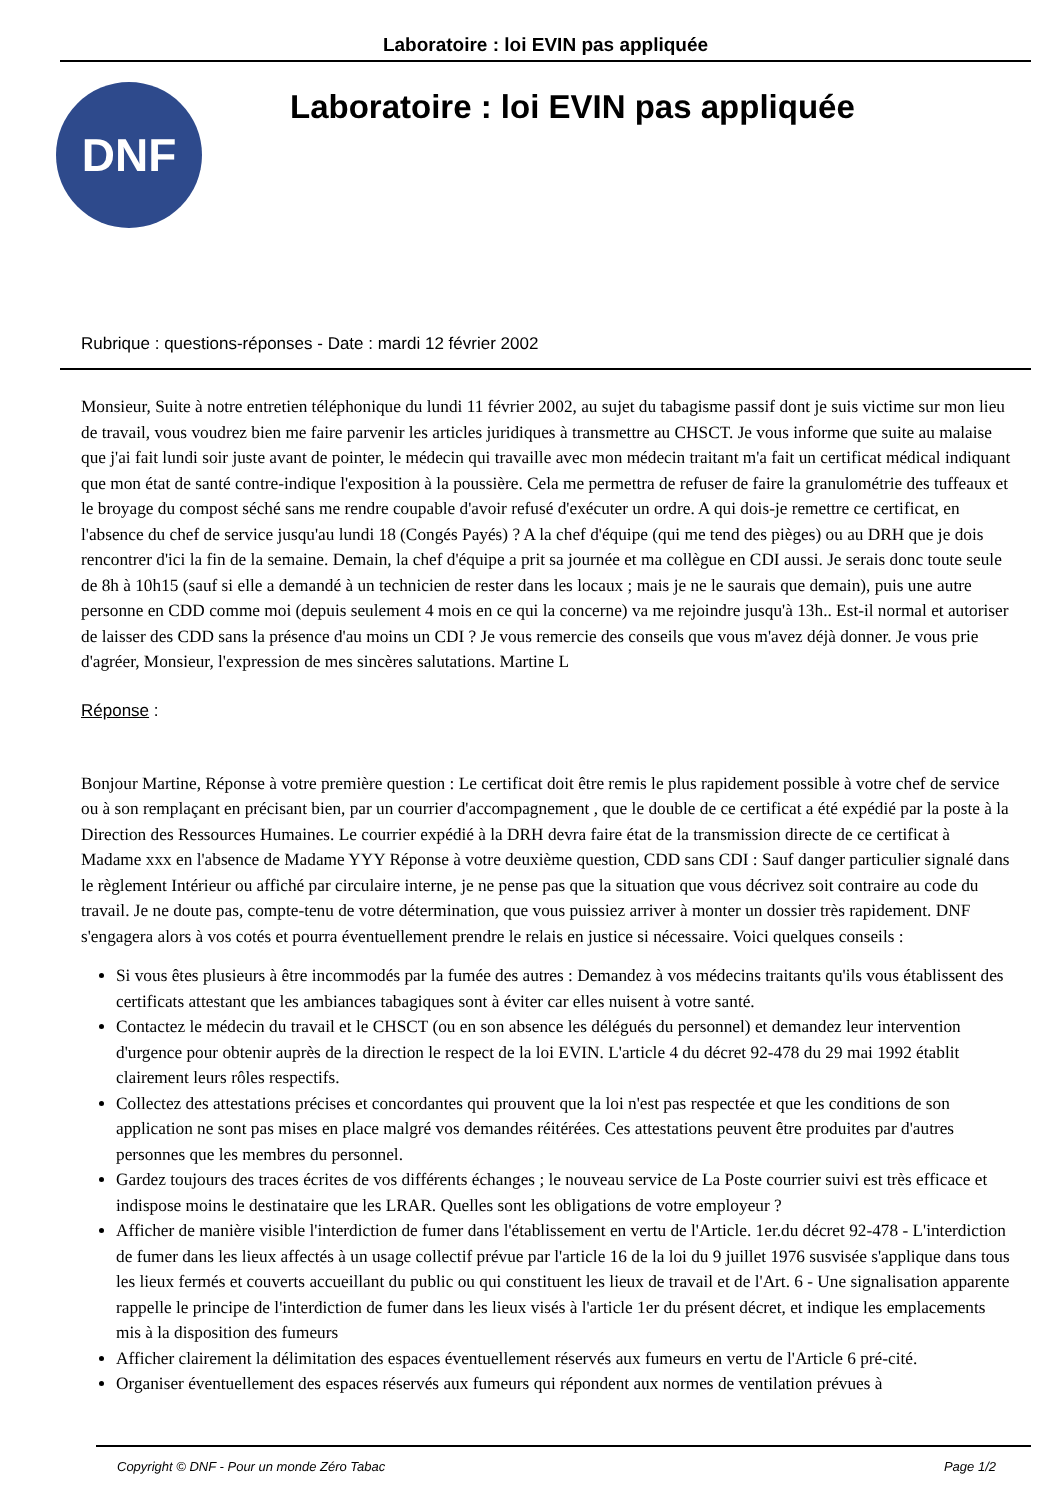Laboratoire : loi EVIN pas appliquée
DNF
Laboratoire : loi EVIN pas appliquée
Rubrique : questions-réponses - Date : mardi 12 février 2002
Monsieur, Suite à notre entretien téléphonique du lundi 11 février 2002, au sujet du tabagisme passif dont je suis victime sur mon lieu de travail, vous voudrez bien me faire parvenir les articles juridiques à transmettre au CHSCT. Je vous informe que suite au malaise que j'ai fait lundi soir juste avant de pointer, le médecin qui travaille avec mon médecin traitant m'a fait un certificat médical indiquant que mon état de santé contre-indique l'exposition à la poussière. Cela me permettra de refuser de faire la granulométrie des tuffeaux et le broyage du compost séché sans me rendre coupable d'avoir refusé d'exécuter un ordre. A qui dois-je remettre ce certificat, en l'absence du chef de service jusqu'au lundi 18 (Congés Payés) ? A la chef d'équipe (qui me tend des pièges) ou au DRH que je dois rencontrer d'ici la fin de la semaine. Demain, la chef d'équipe a prit sa journée et ma collègue en CDI aussi. Je serais donc toute seule de 8h à 10h15 (sauf si elle a demandé à un technicien de rester dans les locaux ; mais je ne le saurais que demain), puis une autre personne en CDD comme moi (depuis seulement 4 mois en ce qui la concerne) va me rejoindre jusqu'à 13h.. Est-il normal et autoriser de laisser des CDD sans la présence d'au moins un CDI ? Je vous remercie des conseils que vous m'avez déjà donner. Je vous prie d'agréer, Monsieur, l'expression de mes sincères salutations. Martine L
Réponse :
Bonjour Martine, Réponse à votre première question : Le certificat doit être remis le plus rapidement possible à votre chef de service ou à son remplaçant en précisant bien, par un courrier d'accompagnement , que le double de ce certificat a été expédié par la poste à la Direction des Ressources Humaines. Le courrier expédié à la DRH devra faire état de la transmission directe de ce certificat à Madame xxx en l'absence de Madame YYY Réponse à votre deuxième question, CDD sans CDI : Sauf danger particulier signalé dans le règlement Intérieur ou affiché par circulaire interne, je ne pense pas que la situation que vous décrivez soit contraire au code du travail. Je ne doute pas, compte-tenu de votre détermination, que vous puissiez arriver à monter un dossier très rapidement. DNF s'engagera alors à vos cotés et pourra éventuellement prendre le relais en justice si nécessaire. Voici quelques conseils :
Si vous êtes plusieurs à être incommodés par la fumée des autres : Demandez à vos médecins traitants qu'ils vous établissent des certificats attestant que les ambiances tabagiques sont à éviter car elles nuisent à votre santé.
Contactez le médecin du travail et le CHSCT (ou en son absence les délégués du personnel) et demandez leur intervention d'urgence pour obtenir auprès de la direction le respect de la loi EVIN. L'article 4 du décret 92-478 du 29 mai 1992 établit clairement leurs rôles respectifs.
Collectez des attestations précises et concordantes qui prouvent que la loi n'est pas respectée et que les conditions de son application ne sont pas mises en place malgré vos demandes réitérées. Ces attestations peuvent être produites par d'autres personnes que les membres du personnel.
Gardez toujours des traces écrites de vos différents échanges ; le nouveau service de La Poste courrier suivi est très efficace et indispose moins le destinataire que les LRAR. Quelles sont les obligations de votre employeur ?
Afficher de manière visible l'interdiction de fumer dans l'établissement en vertu de l'Article. 1er.du décret 92-478 - L'interdiction de fumer dans les lieux affectés à un usage collectif prévue par l'article 16 de la loi du 9 juillet 1976 susvisée s'applique dans tous les lieux fermés et couverts accueillant du public ou qui constituent les lieux de travail et de l'Art. 6 - Une signalisation apparente rappelle le principe de l'interdiction de fumer dans les lieux visés à l'article 1er du présent décret, et indique les emplacements mis à la disposition des fumeurs
Afficher clairement la délimitation des espaces éventuellement réservés aux fumeurs en vertu de l'Article 6 pré-cité.
Organiser éventuellement des espaces réservés aux fumeurs qui répondent aux normes de ventilation prévues à
Copyright © DNF - Pour un monde Zéro Tabac Page 1/2